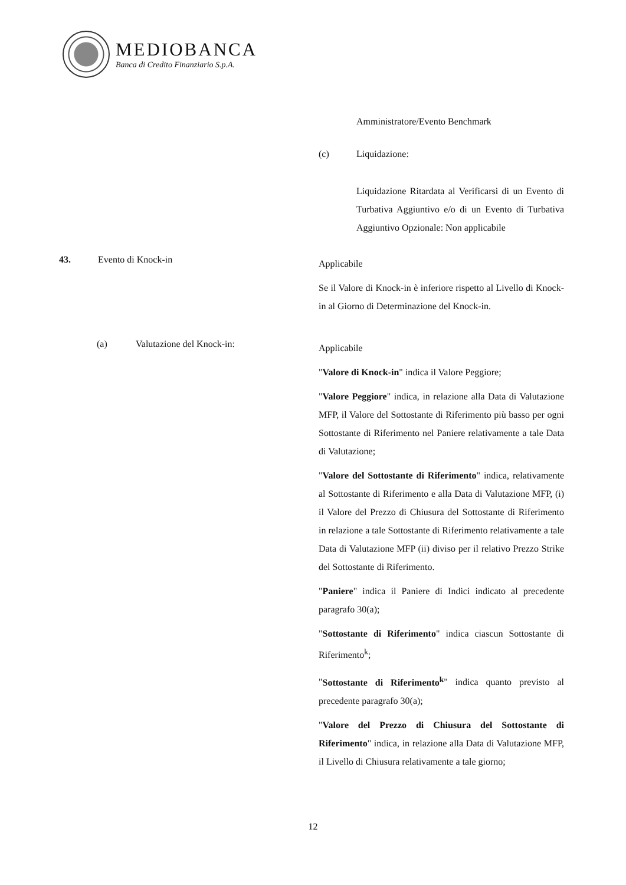MEDIOBANCA
Banca di Credito Finanziario S.p.A.
Amministratore/Evento Benchmark
(c) Liquidazione:
Liquidazione Ritardata al Verificarsi di un Evento di Turbativa Aggiuntivo e/o di un Evento di Turbativa Aggiuntivo Opzionale: Non applicabile
43. Evento di Knock-in
Applicabile
Se il Valore di Knock-in è inferiore rispetto al Livello di Knock-in al Giorno di Determinazione del Knock-in.
(a) Valutazione del Knock-in:
Applicabile
"Valore di Knock-in" indica il Valore Peggiore;
"Valore Peggiore" indica, in relazione alla Data di Valutazione MFP, il Valore del Sottostante di Riferimento più basso per ogni Sottostante di Riferimento nel Paniere relativamente a tale Data di Valutazione;
"Valore del Sottostante di Riferimento" indica, relativamente al Sottostante di Riferimento e alla Data di Valutazione MFP, (i) il Valore del Prezzo di Chiusura del Sottostante di Riferimento in relazione a tale Sottostante di Riferimento relativamente a tale Data di Valutazione MFP (ii) diviso per il relativo Prezzo Strike del Sottostante di Riferimento.
"Paniere" indica il Paniere di Indici indicato al precedente paragrafo 30(a);
"Sottostante di Riferimento" indica ciascun Sottostante di Riferimento<sup>k</sup>;
"Sottostante di Riferimento<sup>k</sup>" indica quanto previsto al precedente paragrafo 30(a);
"Valore del Prezzo di Chiusura del Sottostante di Riferimento" indica, in relazione alla Data di Valutazione MFP, il Livello di Chiusura relativamente a tale giorno;
12